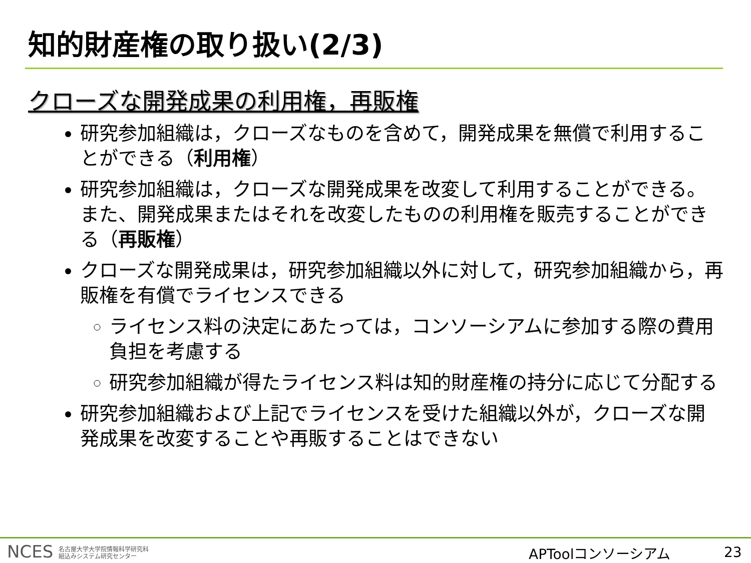知的財産権の取り扱い(2/3)
クローズな開発成果の利用権，再販権
研究参加組織は，クローズなものを含めて，開発成果を無償で利用することができる（利用権）
研究参加組織は，クローズな開発成果を改変して利用することができる。また、開発成果またはそれを改変したものの利用権を販売することができる（再販権）
クローズな開発成果は，研究参加組織以外に対して，研究参加組織から，再販権を有償でライセンスできる
ライセンス料の決定にあたっては，コンソーシアムに参加する際の費用負担を考慮する
研究参加組織が得たライセンス料は知的財産権の持分に応じて分配する
研究参加組織および上記でライセンスを受けた組織以外が，クローズな開発成果を改変することや再販することはできない
NCES 名古屋大学大学院情報科学研究科
組込みシステム研究センター
APToolコンソーシアム 23